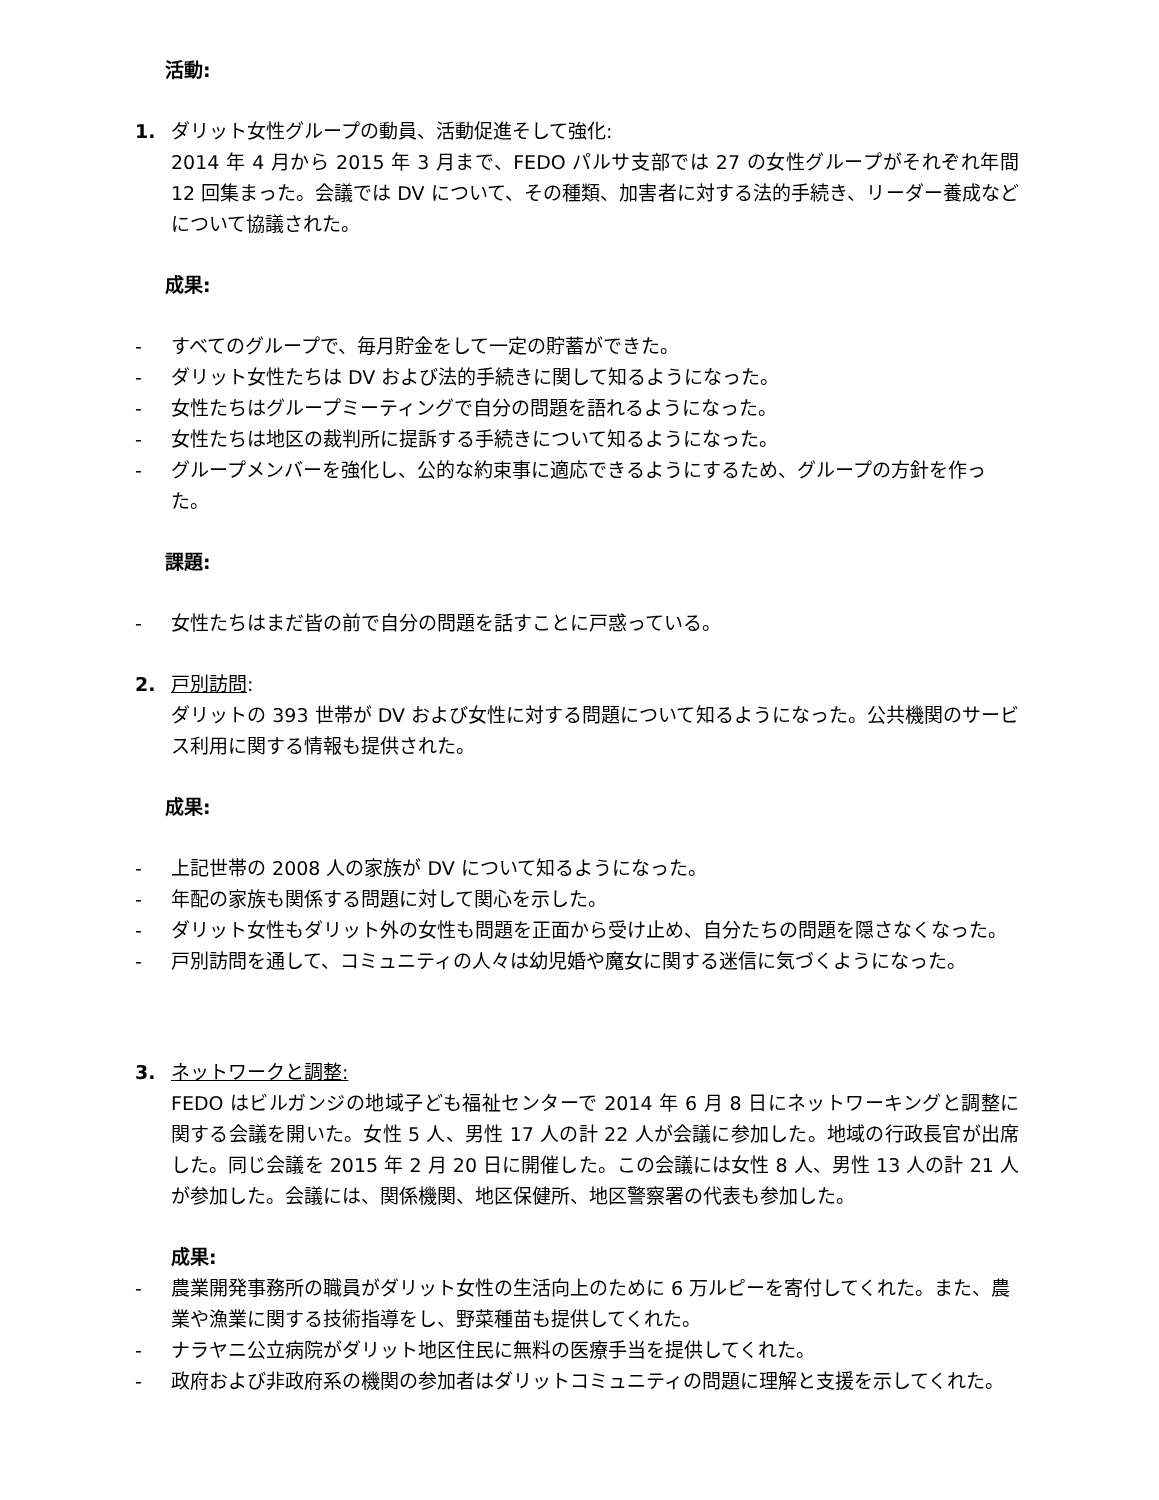活動:
1. ダリット女性グループの動員、活動促進そして強化:
2014 年 4 月から 2015 年 3 月まで、FEDO パルサ支部では 27 の女性グループがそれぞれ年間 12 回集まった。会議では DV について、その種類、加害者に対する法的手続き、リーダー養成などについて協議された。
成果:
- すべてのグループで、毎月貯金をして一定の貯蓄ができた。
- ダリット女性たちは DV および法的手続きに関して知るようになった。
- 女性たちはグループミーティングで自分の問題を語れるようになった。
- 女性たちは地区の裁判所に提訴する手続きについて知るようになった。
- グループメンバーを強化し、公的な約束事に適応できるようにするため、グループの方針を作った。
課題:
- 女性たちはまだ皆の前で自分の問題を話すことに戸惑っている。
2. 戸別訪問:
ダリットの 393 世帯が DV および女性に対する問題について知るようになった。公共機関のサービス利用に関する情報も提供された。
成果:
- 上記世帯の 2008 人の家族が DV について知るようになった。
- 年配の家族も関係する問題に対して関心を示した。
- ダリット女性もダリット外の女性も問題を正面から受け止め、自分たちの問題を隠さなくなった。
- 戸別訪問を通して、コミュニティの人々は幼児婚や魔女に関する迷信に気づくようになった。
3. ネットワークと調整:
FEDO はビルガンジの地域子ども福祉センターで 2014 年 6 月 8 日にネットワーキングと調整に関する会議を開いた。女性 5 人、男性 17 人の計 22 人が会議に参加した。地域の行政長官が出席した。同じ会議を 2015 年 2 月 20 日に開催した。この会議には女性 8 人、男性 13 人の計 21 人が参加した。会議には、関係機関、地区保健所、地区警察署の代表も参加した。
成果:
- 農業開発事務所の職員がダリット女性の生活向上のために 6 万ルピーを寄付してくれた。また、農業や漁業に関する技術指導をし、野菜種苗も提供してくれた。
- ナラヤニ公立病院がダリット地区住民に無料の医療手当を提供してくれた。
- 政府および非政府系の機関の参加者はダリットコミュニティの問題に理解と支援を示してくれた。